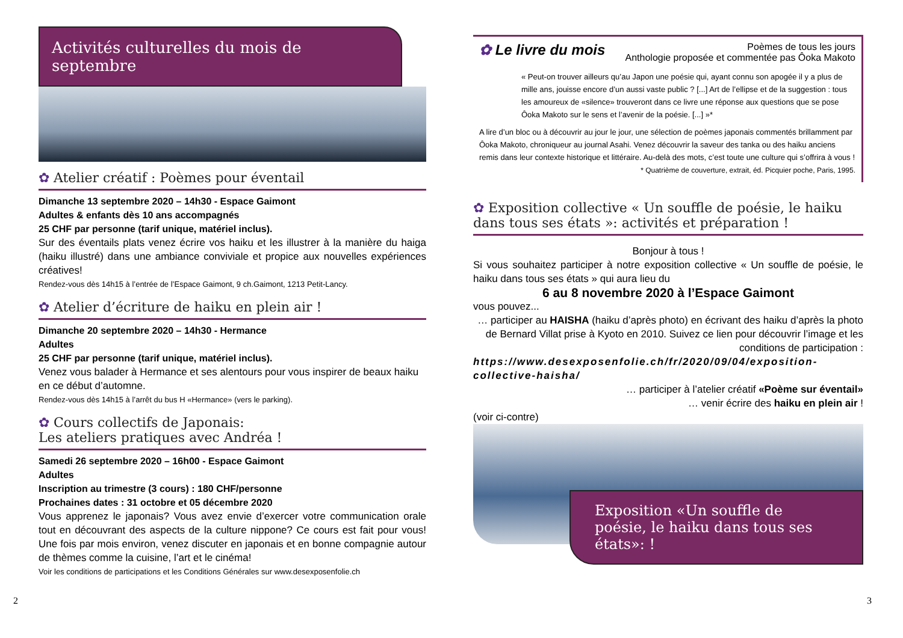Activités culturelles du mois de septembre
✿ Atelier créatif : Poèmes pour éventail
Dimanche 13 septembre 2020 – 14h30 - Espace Gaimont
Adultes & enfants dès 10 ans accompagnés
25 CHF par personne (tarif unique, matériel inclus).
Sur des éventails plats venez écrire vos haiku et les illustrer à la manière du haiga (haiku illustré) dans une ambiance conviviale et propice aux nouvelles expériences créatives!
Rendez-vous dès 14h15 à l’entrée de l’Espace Gaimont, 9 ch.Gaimont, 1213 Petit-Lancy.
✿ Atelier d’écriture de haiku en plein air !
Dimanche 20 septembre 2020 – 14h30 - Hermance
Adultes
25 CHF par personne (tarif unique, matériel inclus).
Venez vous balader à Hermance et ses alentours pour vous inspirer de beaux haiku en ce début d’automne.
Rendez-vous dès 14h15 à l’arrêt du bus H «Hermance» (vers le parking).
✿ Cours collectifs de Japonais:
Les ateliers pratiques avec Andréa !
Samedi 26 septembre 2020 – 16h00 - Espace Gaimont
Adultes
Inscription au trimestre (3 cours) : 180 CHF/personne
Prochaines dates : 31 octobre et 05 décembre 2020
Vous apprenez le japonais? Vous avez envie d’exercer votre communication orale tout en découvrant des aspects de la culture nippone? Ce cours est fait pour vous! Une fois par mois environ, venez discuter en japonais et en bonne compagnie autour de thèmes comme la cuisine, l’art et le cinéma!
Voir les conditions de participations et les Conditions Générales sur www.desexposenfolie.ch
2
✿ Le livre du mois Poèmes de tous les jours
Anthologie proposée et commentée pas Ôoka Makoto
« Peut-on trouver ailleurs qu’au Japon une poésie qui, ayant connu son apogée il y a plus de mille ans, jouisse encore d’un aussi vaste public ? [...] Art de l’ellipse et de la suggestion : tous les amoureux de «silence» trouveront dans ce livre une réponse aux questions que se pose Ôoka Makoto sur le sens et l’avenir de la poésie. [...] »*
A lire d’un bloc ou à découvrir au jour le jour, une sélection de poèmes japonais commentés brillamment par Ôoka Makoto, chroniqueur au journal Asahi. Venez découvrir la saveur des tanka ou des haiku anciens remis dans leur contexte historique et littéraire. Au-delà des mots, c’est toute une culture qui s’offrira à vous !
* Quatrième de couverture, extrait, éd. Picquier poche, Paris, 1995.
✿ Exposition collective « Un souffle de poésie, le haiku dans tous ses états »: activités et préparation !
Bonjour à tous !
Si vous souhaitez participer à notre exposition collective « Un souffle de poésie, le haiku dans tous ses états » qui aura lieu du
6 au 8 novembre 2020 à l’Espace Gaimont
vous pouvez...
… participer au HAISHA (haiku d’après photo) en écrivant des haiku d’après la photo de Bernard Villat prise à Kyoto en 2010. Suivez ce lien pour découvrir l’image et les conditions de participation :
https://www.desexposenfolie.ch/fr/2020/09/04/exposition-collective-haisha/
… participer à l’atelier créatif «Poème sur éventail»
… venir écrire des haiku en plein air !
(voir ci-contre)
Exposition «Un souffle de poésie, le haiku dans tous ses états»: !
3